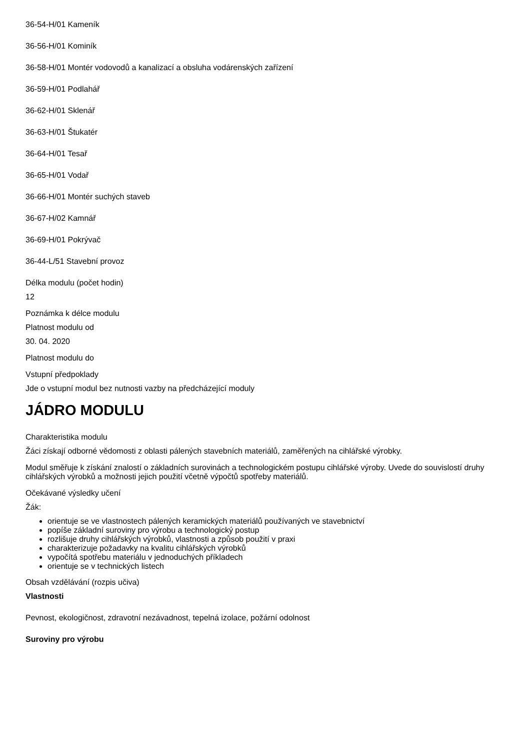36-54-H/01 Kameník
36-56-H/01 Kominík
36-58-H/01 Montér vodovodů a kanalizací a obsluha vodárenských zařízení
36-59-H/01 Podlahář
36-62-H/01 Sklenář
36-63-H/01 Štukatér
36-64-H/01 Tesař
36-65-H/01 Vodař
36-66-H/01 Montér suchých staveb
36-67-H/02 Kamnář
36-69-H/01 Pokrývač
36-44-L/51 Stavební provoz
Délka modulu (počet hodin)
12
Poznámka k délce modulu
Platnost modulu od
30. 04. 2020
Platnost modulu do
Vstupní předpoklady
Jde o vstupní modul bez nutnosti vazby na předcházející moduly
JÁDRO MODULU
Charakteristika modulu
Žáci získají odborné vědomosti z oblasti pálených stavebních materiálů, zaměřených na cihlářské výrobky.
Modul směřuje k získání znalostí o základních surovinách a technologickém postupu cihlářské výroby. Uvede do souvislostí druhy cihlářských výrobků a možnosti jejich použití včetně výpočtů spotřeby materiálů.
Očekávané výsledky učení
Žák:
orientuje se ve vlastnostech pálených keramických materiálů používaných ve stavebnictví
popíše základní suroviny pro výrobu a technologický postup
rozlišuje druhy cihlářských výrobků, vlastnosti a způsob použití v praxi
charakterizuje požadavky na kvalitu cihlářských výrobků
vypočítá spotřebu materiálu v jednoduchých příkladech
orientuje se v technických listech
Obsah vzdělávání (rozpis učiva)
Vlastnosti
Pevnost, ekologičnost, zdravotní nezávadnost, tepelná izolace, požární odolnost
Suroviny pro výrobu